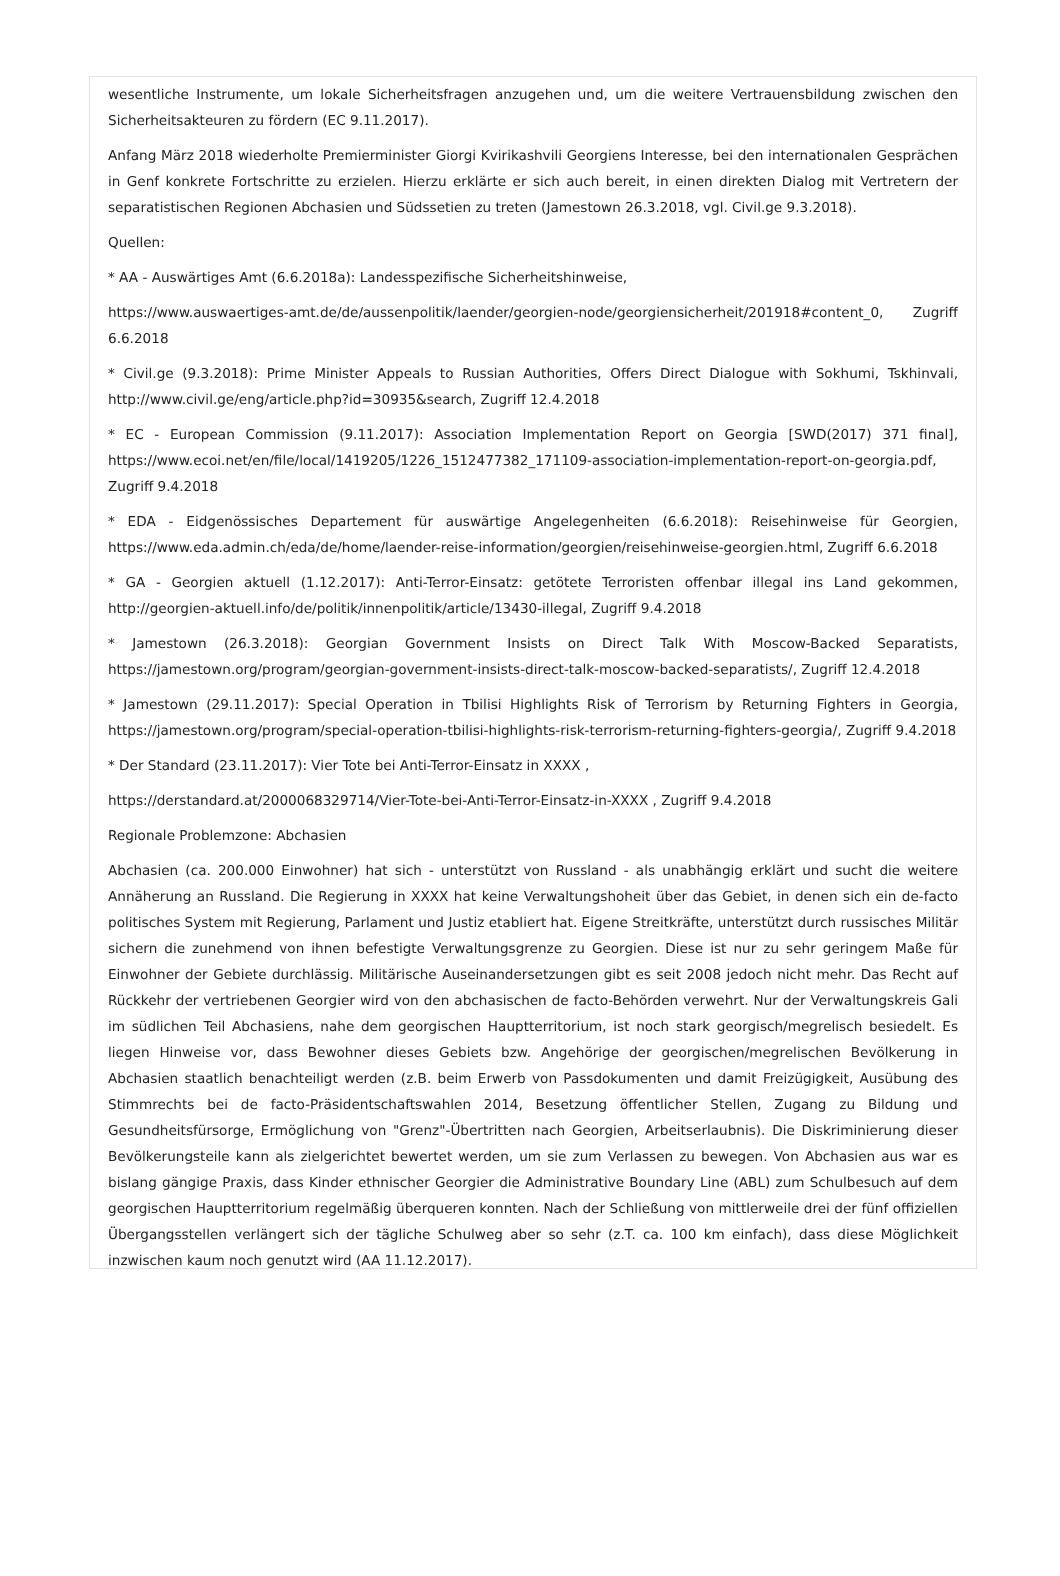wesentliche Instrumente, um lokale Sicherheitsfragen anzugehen und, um die weitere Vertrauensbildung zwischen den Sicherheitsakteuren zu fördern (EC 9.11.2017).
Anfang März 2018 wiederholte Premierminister Giorgi Kvirikashvili Georgiens Interesse, bei den internationalen Gesprächen in Genf konkrete Fortschritte zu erzielen. Hierzu erklärte er sich auch bereit, in einen direkten Dialog mit Vertretern der separatistischen Regionen Abchasien und Südssetien zu treten (Jamestown 26.3.2018, vgl. Civil.ge 9.3.2018).
Quellen:
* AA - Auswärtiges Amt (6.6.2018a): Landesspezifische Sicherheitshinweise,
https://www.auswaertiges-amt.de/de/aussenpolitik/laender/georgien-node/georgiensicherheit/201918#content_0, Zugriff 6.6.2018
* Civil.ge (9.3.2018): Prime Minister Appeals to Russian Authorities, Offers Direct Dialogue with Sokhumi, Tskhinvali, http://www.civil.ge/eng/article.php?id=30935&search, Zugriff 12.4.2018
* EC - European Commission (9.11.2017): Association Implementation Report on Georgia [SWD(2017) 371 final], https://www.ecoi.net/en/file/local/1419205/1226_1512477382_171109-association-implementation-report-on-georgia.pdf, Zugriff 9.4.2018
* EDA - Eidgenössisches Departement für auswärtige Angelegenheiten (6.6.2018): Reisehinweise für Georgien, https://www.eda.admin.ch/eda/de/home/laender-reise-information/georgien/reisehinweise-georgien.html, Zugriff 6.6.2018
* GA - Georgien aktuell (1.12.2017): Anti-Terror-Einsatz: getötete Terroristen offenbar illegal ins Land gekommen, http://georgien-aktuell.info/de/politik/innenpolitik/article/13430-illegal, Zugriff 9.4.2018
* Jamestown (26.3.2018): Georgian Government Insists on Direct Talk With Moscow-Backed Separatists, https://jamestown.org/program/georgian-government-insists-direct-talk-moscow-backed-separatists/, Zugriff 12.4.2018
* Jamestown (29.11.2017): Special Operation in Tbilisi Highlights Risk of Terrorism by Returning Fighters in Georgia, https://jamestown.org/program/special-operation-tbilisi-highlights-risk-terrorism-returning-fighters-georgia/, Zugriff 9.4.2018
* Der Standard (23.11.2017): Vier Tote bei Anti-Terror-Einsatz in XXXX ,
https://derstandard.at/2000068329714/Vier-Tote-bei-Anti-Terror-Einsatz-in-XXXX , Zugriff 9.4.2018
Regionale Problemzone: Abchasien
Abchasien (ca. 200.000 Einwohner) hat sich - unterstützt von Russland - als unabhängig erklärt und sucht die weitere Annäherung an Russland. Die Regierung in XXXX hat keine Verwaltungshoheit über das Gebiet, in denen sich ein de-facto politisches System mit Regierung, Parlament und Justiz etabliert hat. Eigene Streitkräfte, unterstützt durch russisches Militär sichern die zunehmend von ihnen befestigte Verwaltungsgrenze zu Georgien. Diese ist nur zu sehr geringem Maße für Einwohner der Gebiete durchlässig. Militärische Auseinandersetzungen gibt es seit 2008 jedoch nicht mehr. Das Recht auf Rückkehr der vertriebenen Georgier wird von den abchasischen de facto-Behörden verwehrt. Nur der Verwaltungskreis Gali im südlichen Teil Abchasiens, nahe dem georgischen Hauptterritorium, ist noch stark georgisch/megrelisch besiedelt. Es liegen Hinweise vor, dass Bewohner dieses Gebiets bzw. Angehörige der georgischen/megrelischen Bevölkerung in Abchasien staatlich benachteiligt werden (z.B. beim Erwerb von Passdokumenten und damit Freizügigkeit, Ausübung des Stimmrechts bei de facto-Präsidentschaftswahlen 2014, Besetzung öffentlicher Stellen, Zugang zu Bildung und Gesundheitsfürsorge, Ermöglichung von "Grenz"-Übertritten nach Georgien, Arbeitserlaubnis). Die Diskriminierung dieser Bevölkerungsteile kann als zielgerichtet bewertet werden, um sie zum Verlassen zu bewegen. Von Abchasien aus war es bislang gängige Praxis, dass Kinder ethnischer Georgier die Administrative Boundary Line (ABL) zum Schulbesuch auf dem georgischen Hauptterritorium regelmäßig überqueren konnten. Nach der Schließung von mittlerweile drei der fünf offiziellen Übergangsstellen verlängert sich der tägliche Schulweg aber so sehr (z.T. ca. 100 km einfach), dass diese Möglichkeit inzwischen kaum noch genutzt wird (AA 11.12.2017).